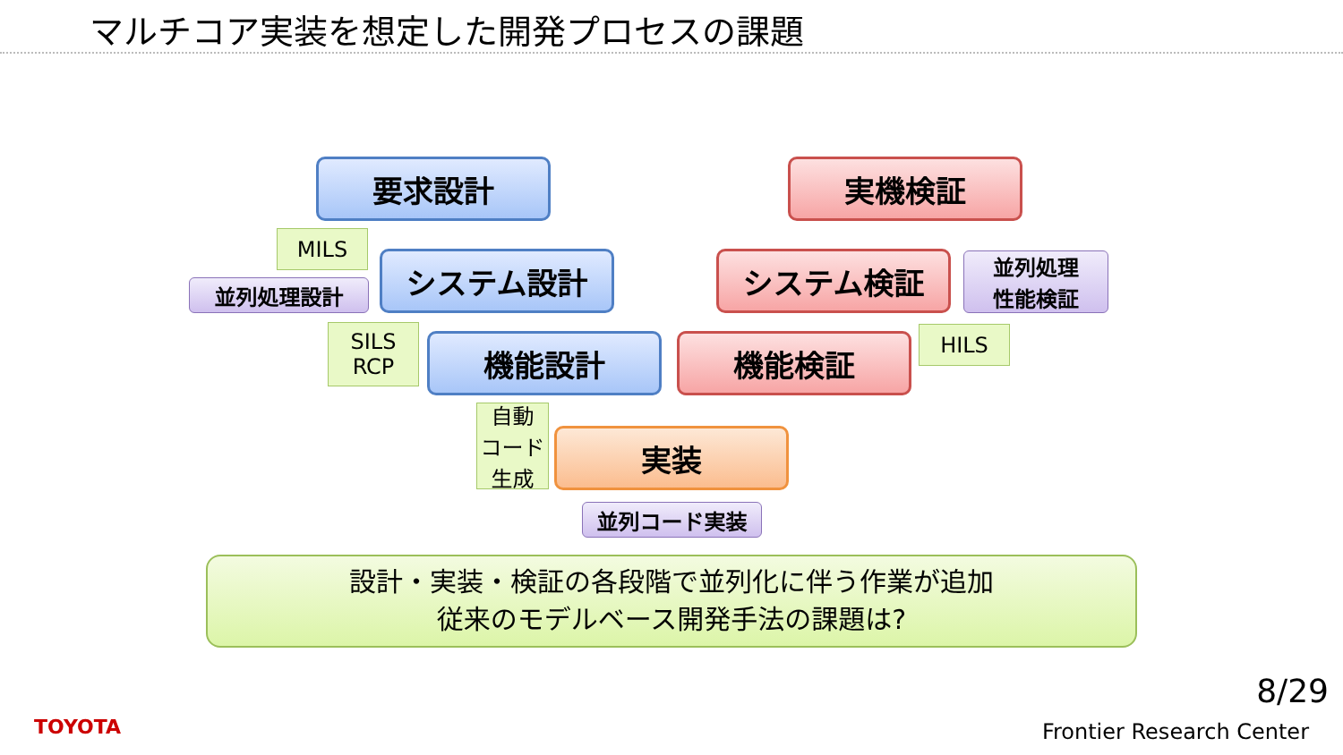マルチコア実装を想定した開発プロセスの課題
要求設計
MILS
並列処理設計
システム設計
SILS
RCP
機能設計
自動
コード
生成
実装
並列コード実装
実機検証
システム検証
並列処理
性能検証
機能検証 HILS
設計・実装・検証の各段階で並列化に伴う作業が追加
従来のモデルベース開発手法の課題は?
8/29
TOYOTA Frontier Research Center